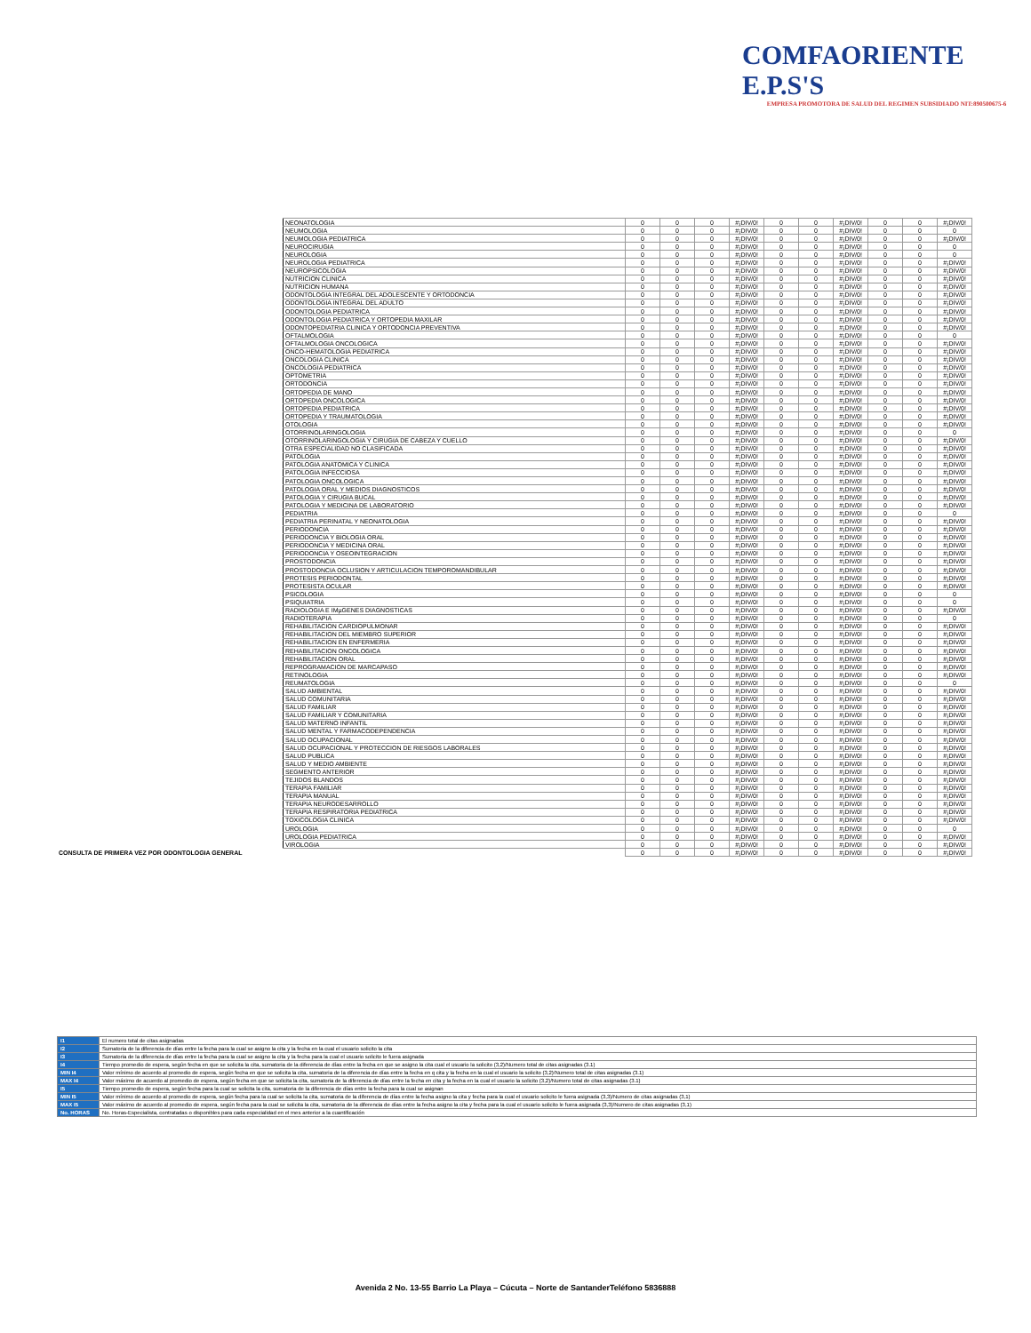COMFAORIENTE E.P.S'S
EMPRESA PROMOTORA DE SALUD DEL REGIMEN SUBSIDIADO NIT:890500675-6
| | NEONATOLOGIA | 0 | 0 | 0 | #¡DIV/0! | 0 | 0 | #¡DIV/0! | 0 | 0 | #¡DIV/0! |
| | NEUMOLOGIA | 0 | 0 | 0 | #¡DIV/0! | 0 | 0 | #¡DIV/0! | 0 | 0 | 0 |
| | NEUMOLOGIA PEDIATRICA | 0 | 0 | 0 | #¡DIV/0! | 0 | 0 | #¡DIV/0! | 0 | 0 | #¡DIV/0! |
| | NEUROCIRUGIA | 0 | 0 | 0 | #¡DIV/0! | 0 | 0 | #¡DIV/0! | 0 | 0 | 0 |
| | NEUROLOGIA | 0 | 0 | 0 | #¡DIV/0! | 0 | 0 | #¡DIV/0! | 0 | 0 | 0 |
| | NEUROLOGIA PEDIATRICA | 0 | 0 | 0 | #¡DIV/0! | 0 | 0 | #¡DIV/0! | 0 | 0 | #¡DIV/0! |
| | NEUROPSICOLOGIA | 0 | 0 | 0 | #¡DIV/0! | 0 | 0 | #¡DIV/0! | 0 | 0 | #¡DIV/0! |
| | NUTRICION CLINICA | 0 | 0 | 0 | #¡DIV/0! | 0 | 0 | #¡DIV/0! | 0 | 0 | #¡DIV/0! |
| | NUTRICION HUMANA | 0 | 0 | 0 | #¡DIV/0! | 0 | 0 | #¡DIV/0! | 0 | 0 | #¡DIV/0! |
| | ODONTOLOGIA INTEGRAL DEL ADOLESCENTE Y ORTODONCIA | 0 | 0 | 0 | #¡DIV/0! | 0 | 0 | #¡DIV/0! | 0 | 0 | #¡DIV/0! |
| | ODONTOLOGIA INTEGRAL DEL ADULTO | 0 | 0 | 0 | #¡DIV/0! | 0 | 0 | #¡DIV/0! | 0 | 0 | #¡DIV/0! |
| | ODONTOLOGIA PEDIATRICA | 0 | 0 | 0 | #¡DIV/0! | 0 | 0 | #¡DIV/0! | 0 | 0 | #¡DIV/0! |
| | ODONTOLOGIA PEDIATRICA Y ORTOPEDIA MAXILAR | 0 | 0 | 0 | #¡DIV/0! | 0 | 0 | #¡DIV/0! | 0 | 0 | #¡DIV/0! |
| | ODONTOPEDIATRIA CLINICA Y ORTODONCIA PREVENTIVA | 0 | 0 | 0 | #¡DIV/0! | 0 | 0 | #¡DIV/0! | 0 | 0 | #¡DIV/0! |
| | OFTALMOLOGIA | 0 | 0 | 0 | #¡DIV/0! | 0 | 0 | #¡DIV/0! | 0 | 0 | 0 |
| | OFTALMOLOGIA ONCOLOGICA | 0 | 0 | 0 | #¡DIV/0! | 0 | 0 | #¡DIV/0! | 0 | 0 | #¡DIV/0! |
| | ONCO-HEMATOLOGIA PEDIATRICA | 0 | 0 | 0 | #¡DIV/0! | 0 | 0 | #¡DIV/0! | 0 | 0 | #¡DIV/0! |
| | ONCOLOGIA CLINICA | 0 | 0 | 0 | #¡DIV/0! | 0 | 0 | #¡DIV/0! | 0 | 0 | #¡DIV/0! |
| | ONCOLOGIA PEDIATRICA | 0 | 0 | 0 | #¡DIV/0! | 0 | 0 | #¡DIV/0! | 0 | 0 | #¡DIV/0! |
| | OPTOMETRIA | 0 | 0 | 0 | #¡DIV/0! | 0 | 0 | #¡DIV/0! | 0 | 0 | #¡DIV/0! |
| | ORTODONCIA | 0 | 0 | 0 | #¡DIV/0! | 0 | 0 | #¡DIV/0! | 0 | 0 | #¡DIV/0! |
| | ORTOPEDIA DE MANO | 0 | 0 | 0 | #¡DIV/0! | 0 | 0 | #¡DIV/0! | 0 | 0 | #¡DIV/0! |
| | ORTOPEDIA ONCOLOGICA | 0 | 0 | 0 | #¡DIV/0! | 0 | 0 | #¡DIV/0! | 0 | 0 | #¡DIV/0! |
| | ORTOPEDIA PEDIATRICA | 0 | 0 | 0 | #¡DIV/0! | 0 | 0 | #¡DIV/0! | 0 | 0 | #¡DIV/0! |
| | ORTOPEDIA Y TRAUMATOLOGIA | 0 | 0 | 0 | #¡DIV/0! | 0 | 0 | #¡DIV/0! | 0 | 0 | #¡DIV/0! |
| | OTOLOGIA | 0 | 0 | 0 | #¡DIV/0! | 0 | 0 | #¡DIV/0! | 0 | 0 | #¡DIV/0! |
| | OTORRINOLARINGOLOGIA | 0 | 0 | 0 | #¡DIV/0! | 0 | 0 | #¡DIV/0! | 0 | 0 | 0 |
| | OTORRINOLARINGOLOGIA Y CIRUGIA DE CABEZA Y CUELLO | 0 | 0 | 0 | #¡DIV/0! | 0 | 0 | #¡DIV/0! | 0 | 0 | #¡DIV/0! |
| | OTRA ESPECIALIDAD NO CLASIFICADA | 0 | 0 | 0 | #¡DIV/0! | 0 | 0 | #¡DIV/0! | 0 | 0 | #¡DIV/0! |
| | PATOLOGIA | 0 | 0 | 0 | #¡DIV/0! | 0 | 0 | #¡DIV/0! | 0 | 0 | #¡DIV/0! |
| | PATOLOGIA ANATOMICA Y CLINICA | 0 | 0 | 0 | #¡DIV/0! | 0 | 0 | #¡DIV/0! | 0 | 0 | #¡DIV/0! |
| | PATOLOGIA INFECCIOSA | 0 | 0 | 0 | #¡DIV/0! | 0 | 0 | #¡DIV/0! | 0 | 0 | #¡DIV/0! |
| | PATOLOGIA ONCOLOGICA | 0 | 0 | 0 | #¡DIV/0! | 0 | 0 | #¡DIV/0! | 0 | 0 | #¡DIV/0! |
| | PATOLOGIA ORAL Y MEDIOS DIAGNOSTICOS | 0 | 0 | 0 | #¡DIV/0! | 0 | 0 | #¡DIV/0! | 0 | 0 | #¡DIV/0! |
| | PATOLOGIA Y CIRUGIA BUCAL | 0 | 0 | 0 | #¡DIV/0! | 0 | 0 | #¡DIV/0! | 0 | 0 | #¡DIV/0! |
| | PATOLOGIA Y MEDICINA DE LABORATORIO | 0 | 0 | 0 | #¡DIV/0! | 0 | 0 | #¡DIV/0! | 0 | 0 | #¡DIV/0! |
| | PEDIATRIA | 0 | 0 | 0 | #¡DIV/0! | 0 | 0 | #¡DIV/0! | 0 | 0 | 0 |
| | PEDIATRIA PERINATAL Y NEONATOLOGIA | 0 | 0 | 0 | #¡DIV/0! | 0 | 0 | #¡DIV/0! | 0 | 0 | #¡DIV/0! |
| | PERIODONCIA | 0 | 0 | 0 | #¡DIV/0! | 0 | 0 | #¡DIV/0! | 0 | 0 | #¡DIV/0! |
| | PERIODONCIA Y BIOLOGIA ORAL | 0 | 0 | 0 | #¡DIV/0! | 0 | 0 | #¡DIV/0! | 0 | 0 | #¡DIV/0! |
| | PERIODONCIA Y MEDICINA ORAL | 0 | 0 | 0 | #¡DIV/0! | 0 | 0 | #¡DIV/0! | 0 | 0 | #¡DIV/0! |
| | PERIODONCIA Y OSEOINTEGRACION | 0 | 0 | 0 | #¡DIV/0! | 0 | 0 | #¡DIV/0! | 0 | 0 | #¡DIV/0! |
| | PROSTODONCIA | 0 | 0 | 0 | #¡DIV/0! | 0 | 0 | #¡DIV/0! | 0 | 0 | #¡DIV/0! |
| | PROSTODONCIA OCLUSION Y ARTICULACION TEMPOROMANDIBULAR | 0 | 0 | 0 | #¡DIV/0! | 0 | 0 | #¡DIV/0! | 0 | 0 | #¡DIV/0! |
| | PROTESIS PERIODONTAL | 0 | 0 | 0 | #¡DIV/0! | 0 | 0 | #¡DIV/0! | 0 | 0 | #¡DIV/0! |
| | PROTESISTA OCULAR | 0 | 0 | 0 | #¡DIV/0! | 0 | 0 | #¡DIV/0! | 0 | 0 | #¡DIV/0! |
| | PSICOLOGIA | 0 | 0 | 0 | #¡DIV/0! | 0 | 0 | #¡DIV/0! | 0 | 0 | 0 |
| | PSIQUIATRIA | 0 | 0 | 0 | #¡DIV/0! | 0 | 0 | #¡DIV/0! | 0 | 0 | 0 |
| | RADIOLOGIA E IMµGENES DIAGNOSTICAS | 0 | 0 | 0 | #¡DIV/0! | 0 | 0 | #¡DIV/0! | 0 | 0 | #¡DIV/0! |
| | RADIOTERAPIA | 0 | 0 | 0 | #¡DIV/0! | 0 | 0 | #¡DIV/0! | 0 | 0 | 0 |
| | REHABILITACION CARDIOPULMONAR | 0 | 0 | 0 | #¡DIV/0! | 0 | 0 | #¡DIV/0! | 0 | 0 | #¡DIV/0! |
| | REHABILITACION DEL MIEMBRO SUPERIOR | 0 | 0 | 0 | #¡DIV/0! | 0 | 0 | #¡DIV/0! | 0 | 0 | #¡DIV/0! |
| | REHABILITACION EN ENFERMERIA | 0 | 0 | 0 | #¡DIV/0! | 0 | 0 | #¡DIV/0! | 0 | 0 | #¡DIV/0! |
| | REHABILITACION ONCOLOGICA | 0 | 0 | 0 | #¡DIV/0! | 0 | 0 | #¡DIV/0! | 0 | 0 | #¡DIV/0! |
| | REHABILITACION ORAL | 0 | 0 | 0 | #¡DIV/0! | 0 | 0 | #¡DIV/0! | 0 | 0 | #¡DIV/0! |
| | REPROGRAMACION DE MARCAPASO | 0 | 0 | 0 | #¡DIV/0! | 0 | 0 | #¡DIV/0! | 0 | 0 | #¡DIV/0! |
| | RETINOLOGIA | 0 | 0 | 0 | #¡DIV/0! | 0 | 0 | #¡DIV/0! | 0 | 0 | #¡DIV/0! |
| | REUMATOLOGIA | 0 | 0 | 0 | #¡DIV/0! | 0 | 0 | #¡DIV/0! | 0 | 0 | 0 |
| | SALUD AMBIENTAL | 0 | 0 | 0 | #¡DIV/0! | 0 | 0 | #¡DIV/0! | 0 | 0 | #¡DIV/0! |
| | SALUD COMUNITARIA | 0 | 0 | 0 | #¡DIV/0! | 0 | 0 | #¡DIV/0! | 0 | 0 | #¡DIV/0! |
| | SALUD FAMILIAR | 0 | 0 | 0 | #¡DIV/0! | 0 | 0 | #¡DIV/0! | 0 | 0 | #¡DIV/0! |
| | SALUD FAMILIAR Y COMUNITARIA | 0 | 0 | 0 | #¡DIV/0! | 0 | 0 | #¡DIV/0! | 0 | 0 | #¡DIV/0! |
| | SALUD MATERNO INFANTIL | 0 | 0 | 0 | #¡DIV/0! | 0 | 0 | #¡DIV/0! | 0 | 0 | #¡DIV/0! |
| | SALUD MENTAL Y FARMACODEPENDENCIA | 0 | 0 | 0 | #¡DIV/0! | 0 | 0 | #¡DIV/0! | 0 | 0 | #¡DIV/0! |
| | SALUD OCUPACIONAL | 0 | 0 | 0 | #¡DIV/0! | 0 | 0 | #¡DIV/0! | 0 | 0 | #¡DIV/0! |
| | SALUD OCUPACIONAL Y PROTECCION DE RIESGOS LABORALES | 0 | 0 | 0 | #¡DIV/0! | 0 | 0 | #¡DIV/0! | 0 | 0 | #¡DIV/0! |
| | SALUD PUBLICA | 0 | 0 | 0 | #¡DIV/0! | 0 | 0 | #¡DIV/0! | 0 | 0 | #¡DIV/0! |
| | SALUD Y MEDIO AMBIENTE | 0 | 0 | 0 | #¡DIV/0! | 0 | 0 | #¡DIV/0! | 0 | 0 | #¡DIV/0! |
| | SEGMENTO ANTERIOR | 0 | 0 | 0 | #¡DIV/0! | 0 | 0 | #¡DIV/0! | 0 | 0 | #¡DIV/0! |
| | TEJIDOS BLANDOS | 0 | 0 | 0 | #¡DIV/0! | 0 | 0 | #¡DIV/0! | 0 | 0 | #¡DIV/0! |
| | TERAPIA FAMILIAR | 0 | 0 | 0 | #¡DIV/0! | 0 | 0 | #¡DIV/0! | 0 | 0 | #¡DIV/0! |
| | TERAPIA MANUAL | 0 | 0 | 0 | #¡DIV/0! | 0 | 0 | #¡DIV/0! | 0 | 0 | #¡DIV/0! |
| | TERAPIA NEURODESARROLLO | 0 | 0 | 0 | #¡DIV/0! | 0 | 0 | #¡DIV/0! | 0 | 0 | #¡DIV/0! |
| | TERAPIA RESPIRATORIA PEDIATRICA | 0 | 0 | 0 | #¡DIV/0! | 0 | 0 | #¡DIV/0! | 0 | 0 | #¡DIV/0! |
| | TOXICOLOGIA CLINICA | 0 | 0 | 0 | #¡DIV/0! | 0 | 0 | #¡DIV/0! | 0 | 0 | #¡DIV/0! |
| | UROLOGIA | 0 | 0 | 0 | #¡DIV/0! | 0 | 0 | #¡DIV/0! | 0 | 0 | 0 |
| | UROLOGIA PEDIATRICA | 0 | 0 | 0 | #¡DIV/0! | 0 | 0 | #¡DIV/0! | 0 | 0 | #¡DIV/0! |
| | VIROLOGIA | 0 | 0 | 0 | #¡DIV/0! | 0 | 0 | #¡DIV/0! | 0 | 0 | #¡DIV/0! |
| CONSULTA DE PRIMERA VEZ POR ODONTOLOGIA GENERAL | | 0 | 0 | 0 | #¡DIV/0! | 0 | 0 | #¡DIV/0! | 0 | 0 | #¡DIV/0! |
| I1 | El numero total de citas asignadas |
| I2 | Sumatoria de la diferencia de días entre la fecha para la cual se asigno la cita y la fecha en la cual el usuario solicito la cita |
| I3 | Sumatoria de la diferencia de días entre la fecha para la cual se asigno la cita y la fecha para la cual el usuario solicito le fuera asignada |
| I4 | Tiempo promedio de espera, según fecha en que se solicita la cita, sumatoria de la diferencia de días entre la fecha en que se asigno la cita cual el usuario la solicito (3,2)/Numero total de citas asignadas (3.1) |
| MIN I4 | Valor mínimo de acuerdo al promedio de espera, según fecha en que se solicita la cita, sumatoria de la diferencia de días entre la fecha en q cita y la fecha en la cual el usuario la solicito (3,2)/Numero total de citas asignadas (3.1) |
| MAX I4 | Valor máximo de acuerdo al promedio de espera, según fecha en que se solicita la cita, sumatoria de la diferencia de días entre la fecha en cita y la fecha en la cual el usuario la solicito (3,2)/Numero total de citas asignadas (3.1) |
| I5 | Tiempo promedio de espera, según fecha para la cual se solicita la cita, sumatoria de la diferencia de días entre la fecha para la cual se asignan |
| MIN I5 | Valor mínimo de acuerdo al promedio de espera, según fecha para la cual se solicita la cita, sumatoria de la diferencia de días entre la fecha asigno la cita y fecha para la cual el usuario solicito le fuera asignada (3,3)/Numero de citas asignadas (3,1) |
| MAX I5 | Valor máximo de acuerdo al promedio de espera, según fecha para la cual se solicita la cita, sumatoria de la diferencia de días entre la fecha asigno la cita y fecha para la cual el usuario solicito le fuera asignada (3,3)/Numero de citas asignadas (3,1) |
| No. HORAS | No. Horas-Especialista, contratadas o disponibles para cada especialidad en el mes anterior a la cuantificación |
Avenida 2 No. 13-55 Barrio La Playa – Cúcuta – Norte de SantanderTeléfono 5836888